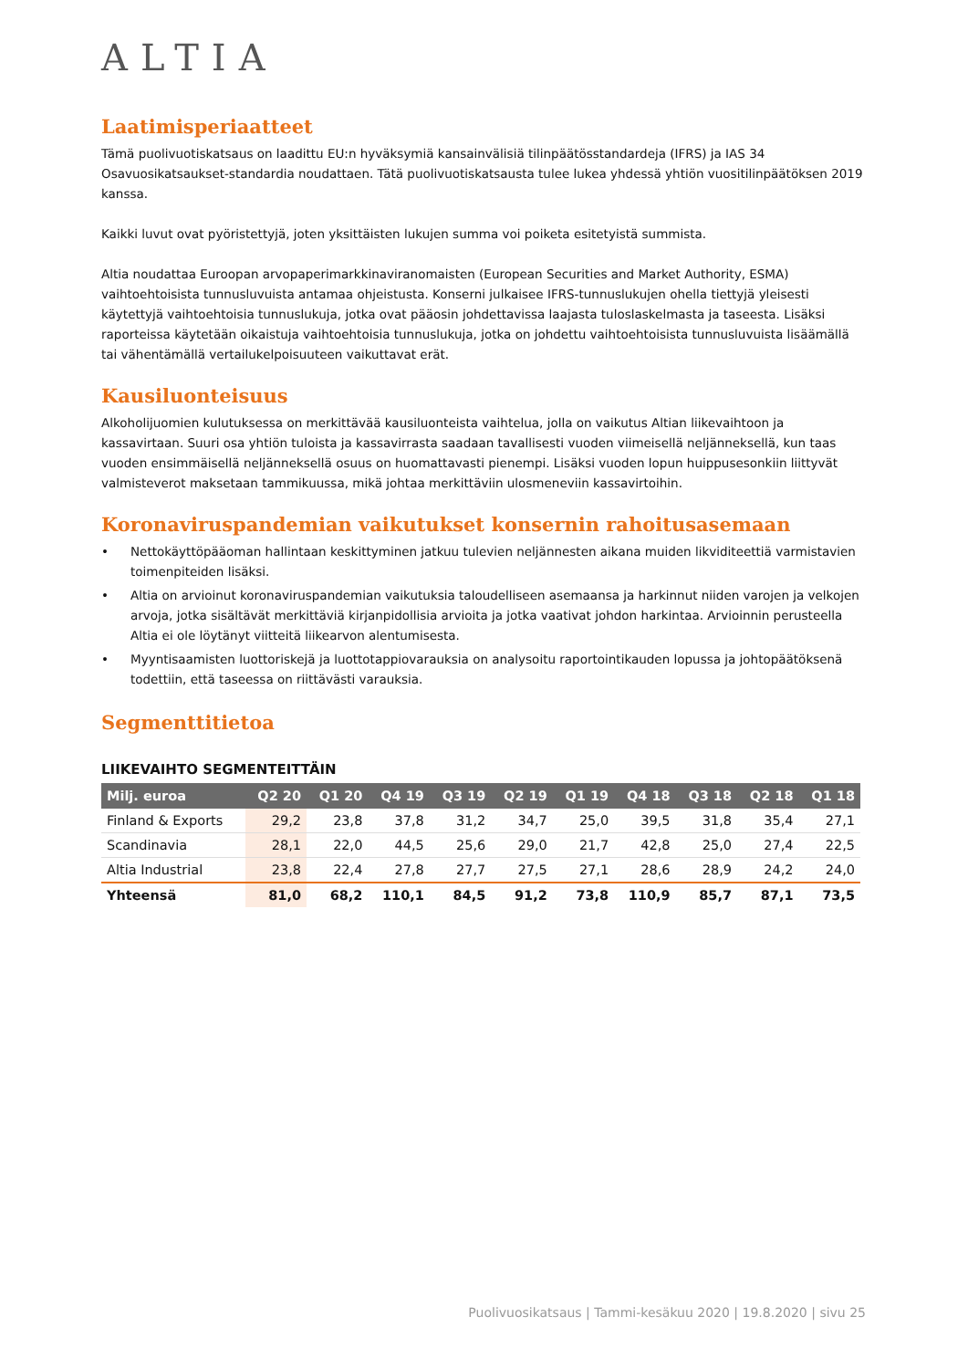ALTIA
Laatimisperiaatteet
Tämä puolivuotiskatsaus on laadittu EU:n hyväksymiä kansainvälisiä tilinpäätösstandardeja (IFRS) ja IAS 34 Osavuosikatsaukset-standardia noudattaen. Tätä puolivuotiskatsausta tulee lukea yhdessä yhtiön vuositilinpäätöksen 2019 kanssa.
Kaikki luvut ovat pyöristettyjä, joten yksittäisten lukujen summa voi poiketa esitetyistä summista.
Altia noudattaa Euroopan arvopaperimarkkinaviranomaisten (European Securities and Market Authority, ESMA) vaihtoehtoisista tunnusluvuista antamaa ohjeistusta. Konserni julkaisee IFRS-tunnuslukujen ohella tiettyjä yleisesti käytettyjä vaihtoehtoisia tunnuslukuja, jotka ovat pääosin johdettavissa laajasta tuloslaskelmasta ja taseesta. Lisäksi raporteissa käytetään oikaistuja vaihtoehtoisia tunnuslukuja, jotka on johdettu vaihtoehtoisista tunnusluvuista lisäämällä tai vähentämällä vertailukelpoisuuteen vaikuttavat erät.
Kausiluonteisuus
Alkoholijuomien kulutuksessa on merkittävää kausiluonteista vaihtelua, jolla on vaikutus Altian liikevaihtoon ja kassavirtaan. Suuri osa yhtiön tuloista ja kassavirrasta saadaan tavallisesti vuoden viimeisellä neljänneksellä, kun taas vuoden ensimmäisellä neljänneksellä osuus on huomattavasti pienempi. Lisäksi vuoden lopun huippusesonkiin liittyvät valmisteverot maksetaan tammikuussa, mikä johtaa merkittäviin ulosmeneviin kassavirtoihin.
Koronaviruspandemian vaikutukset konsernin rahoitusasemaan
• Nettokäyttöpääoman hallintaan keskittyminen jatkuu tulevien neljännesten aikana muiden likviditeettiä varmistavien toimenpiteiden lisäksi.
• Altia on arvioinut koronaviruspandemian vaikutuksia taloudelliseen asemaansa ja harkinnut niiden varojen ja velkojen arvoja, jotka sisältävät merkittäviä kirjanpidollisia arvioita ja jotka vaativat johdon harkintaa. Arvioinnin perusteella Altia ei ole löytänyt viitteitä liikearvon alentumisesta.
• Myyntisaamisten luottoriskejä ja luottotappiovarauksia on analysoitu raportointikauden lopussa ja johtopäätöksenä todettiin, että taseessa on riittävästi varauksia.
Segmenttitietoa
LIIKEVAIHTO SEGMENTEITTÄIN
| Milj. euroa | Q2 20 | Q1 20 | Q4 19 | Q3 19 | Q2 19 | Q1 19 | Q4 18 | Q3 18 | Q2 18 | Q1 18 |
| --- | --- | --- | --- | --- | --- | --- | --- | --- | --- | --- |
| Finland & Exports | 29,2 | 23,8 | 37,8 | 31,2 | 34,7 | 25,0 | 39,5 | 31,8 | 35,4 | 27,1 |
| Scandinavia | 28,1 | 22,0 | 44,5 | 25,6 | 29,0 | 21,7 | 42,8 | 25,0 | 27,4 | 22,5 |
| Altia Industrial | 23,8 | 22,4 | 27,8 | 27,7 | 27,5 | 27,1 | 28,6 | 28,9 | 24,2 | 24,0 |
| Yhteensä | 81,0 | 68,2 | 110,1 | 84,5 | 91,2 | 73,8 | 110,9 | 85,7 | 87,1 | 73,5 |
Puolivuosikatsaus | Tammi-kesäkuu 2020 | 19.8.2020 | sivu 25